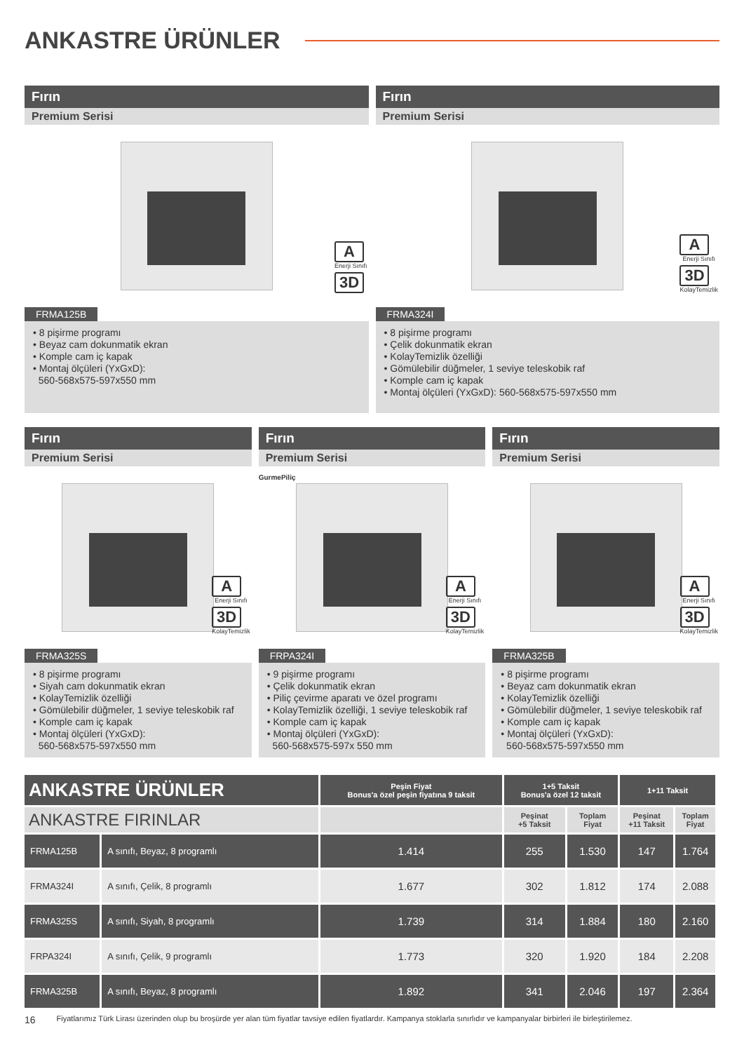ANKASTRE ÜRÜNLER
Fırın
Premium Serisi
A
Enerji Sınıfı
3D
FRMA125B
• 8 pişirme programı
• Beyaz cam dokunmatik ekran
• Komple cam iç kapak
• Montaj ölçüleri (YxGxD):
560-568x575-597x550 mm
Fırın
Premium Serisi
A
Enerji Sınıfı
3D
KolayTemizlik
FRMA324I
• 8 pişirme programı
• Çelik dokunmatik ekran
• KolayTemizlik özelliği
• Gömülebilir düğmeler, 1 seviye teleskobik raf
• Komple cam iç kapak
• Montaj ölçüleri (YxGxD): 560-568x575-597x550 mm
Fırın
Premium Serisi
A
Enerji Sınıfı
3D
KolayTemizlik
FRMA325S
• 8 pişirme programı
• Siyah cam dokunmatik ekran
• KolayTemizlik özelliği
• Gömülebilir düğmeler, 1 seviye teleskobik raf
• Komple cam iç kapak
• Montaj ölçüleri (YxGxD):
560-568x575-597x550 mm
Fırın
Premium Serisi
GurmePiliç
A
Enerji Sınıfı
3D
KolayTemizlik
FRPA324I
• 9 pişirme programı
• Çelik dokunmatik ekran
• Piliç çevirme aparatı ve özel programı
• KolayTemizlik özelliği, 1 seviye teleskobik raf
• Komple cam iç kapak
• Montaj ölçüleri (YxGxD):
560-568x575-597x 550 mm
Fırın
Premium Serisi
A
Enerji Sınıfı
3D
KolayTemizlik
FRMA325B
• 8 pişirme programı
• Beyaz cam dokunmatik ekran
• KolayTemizlik özelliği
• Gömülebilir düğmeler, 1 seviye teleskobik raf
• Komple cam iç kapak
• Montaj ölçüleri (YxGxD):
560-568x575-597x550 mm
| ANKASTRE ÜRÜNLER | | Peşin Fiyat Bonus'a özel peşin fiyatına 9 taksit | 1+5 Taksit Bonus'a özel 12 taksit | | 1+11 Taksit | |
| --- | --- | --- | --- | --- | --- | --- |
| ANKASTRE FIRINLAR | | | Peşinat +5 Taksit | Toplam Fiyat | Peşinat +11 Taksit | Toplam Fiyat |
| FRMA125B | A sınıfı, Beyaz, 8 programlı | 1.414 | 255 | 1.530 | 147 | 1.764 |
| FRMA324I | A sınıfı, Çelik, 8 programlı | 1.677 | 302 | 1.812 | 174 | 2.088 |
| FRMA325S | A sınıfı, Siyah, 8 programlı | 1.739 | 314 | 1.884 | 180 | 2.160 |
| FRPA324I | A sınıfı, Çelik, 9 programlı | 1.773 | 320 | 1.920 | 184 | 2.208 |
| FRMA325B | A sınıfı, Beyaz, 8 programlı | 1.892 | 341 | 2.046 | 197 | 2.364 |
16 Fiyatlarımız Türk Lirası üzerinden olup bu broşürde yer alan tüm fiyatlar tavsiye edilen fiyatlardır. Kampanya stoklarla sınırlıdır ve kampanyalar birbirleri ile birleştirilemez.